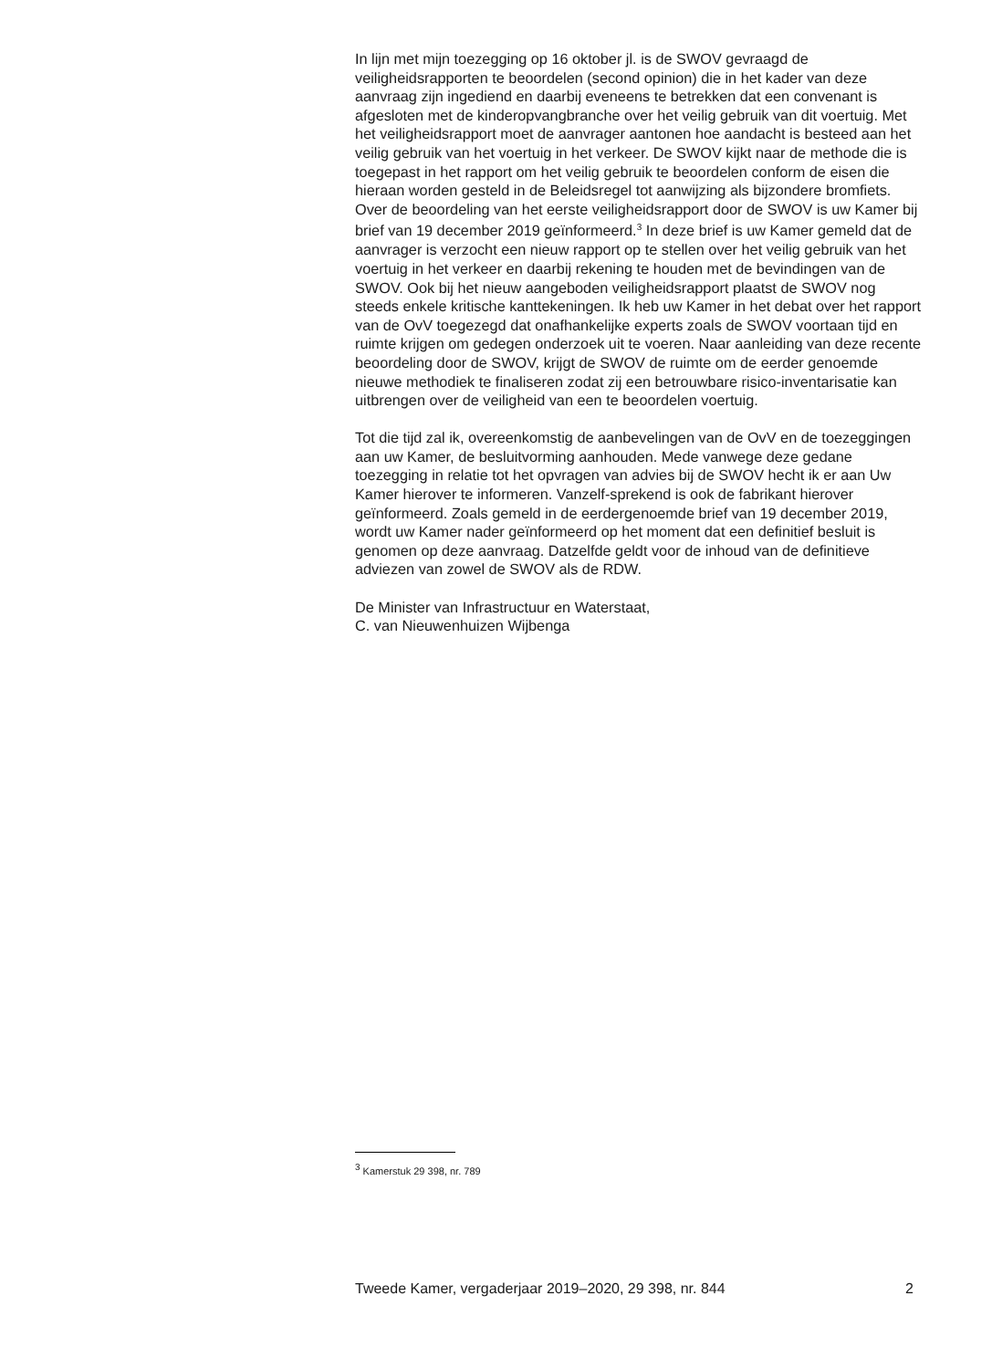In lijn met mijn toezegging op 16 oktober jl. is de SWOV gevraagd de veiligheidsrapporten te beoordelen (second opinion) die in het kader van deze aanvraag zijn ingediend en daarbij eveneens te betrekken dat een convenant is afgesloten met de kinderopvangbranche over het veilig gebruik van dit voertuig. Met het veiligheidsrapport moet de aanvrager aantonen hoe aandacht is besteed aan het veilig gebruik van het voertuig in het verkeer. De SWOV kijkt naar de methode die is toegepast in het rapport om het veilig gebruik te beoordelen conform de eisen die hieraan worden gesteld in de Beleidsregel tot aanwijzing als bijzondere bromfiets. Over de beoordeling van het eerste veiligheidsrapport door de SWOV is uw Kamer bij brief van 19 december 2019 geïnformeerd.<sup>3</sup> In deze brief is uw Kamer gemeld dat de aanvrager is verzocht een nieuw rapport op te stellen over het veilig gebruik van het voertuig in het verkeer en daarbij rekening te houden met de bevindingen van de SWOV. Ook bij het nieuw aangeboden veiligheidsrapport plaatst de SWOV nog steeds enkele kritische kanttekeningen. Ik heb uw Kamer in het debat over het rapport van de OvV toegezegd dat onafhankelijke experts zoals de SWOV voortaan tijd en ruimte krijgen om gedegen onderzoek uit te voeren. Naar aanleiding van deze recente beoordeling door de SWOV, krijgt de SWOV de ruimte om de eerder genoemde nieuwe methodiek te finaliseren zodat zij een betrouwbare risico-inventarisatie kan uitbrengen over de veiligheid van een te beoordelen voertuig.
Tot die tijd zal ik, overeenkomstig de aanbevelingen van de OvV en de toezeggingen aan uw Kamer, de besluitvorming aanhouden. Mede vanwege deze gedane toezegging in relatie tot het opvragen van advies bij de SWOV hecht ik er aan Uw Kamer hierover te informeren. Vanzelf-sprekend is ook de fabrikant hierover geïnformeerd. Zoals gemeld in de eerdergenoemde brief van 19 december 2019, wordt uw Kamer nader geïnformeerd op het moment dat een definitief besluit is genomen op deze aanvraag. Datzelfde geldt voor de inhoud van de definitieve adviezen van zowel de SWOV als de RDW.
De Minister van Infrastructuur en Waterstaat,
C. van Nieuwenhuizen Wijbenga
<sup>3</sup> Kamerstuk 29 398, nr. 789
Tweede Kamer, vergaderjaar 2019–2020, 29 398, nr. 844 2